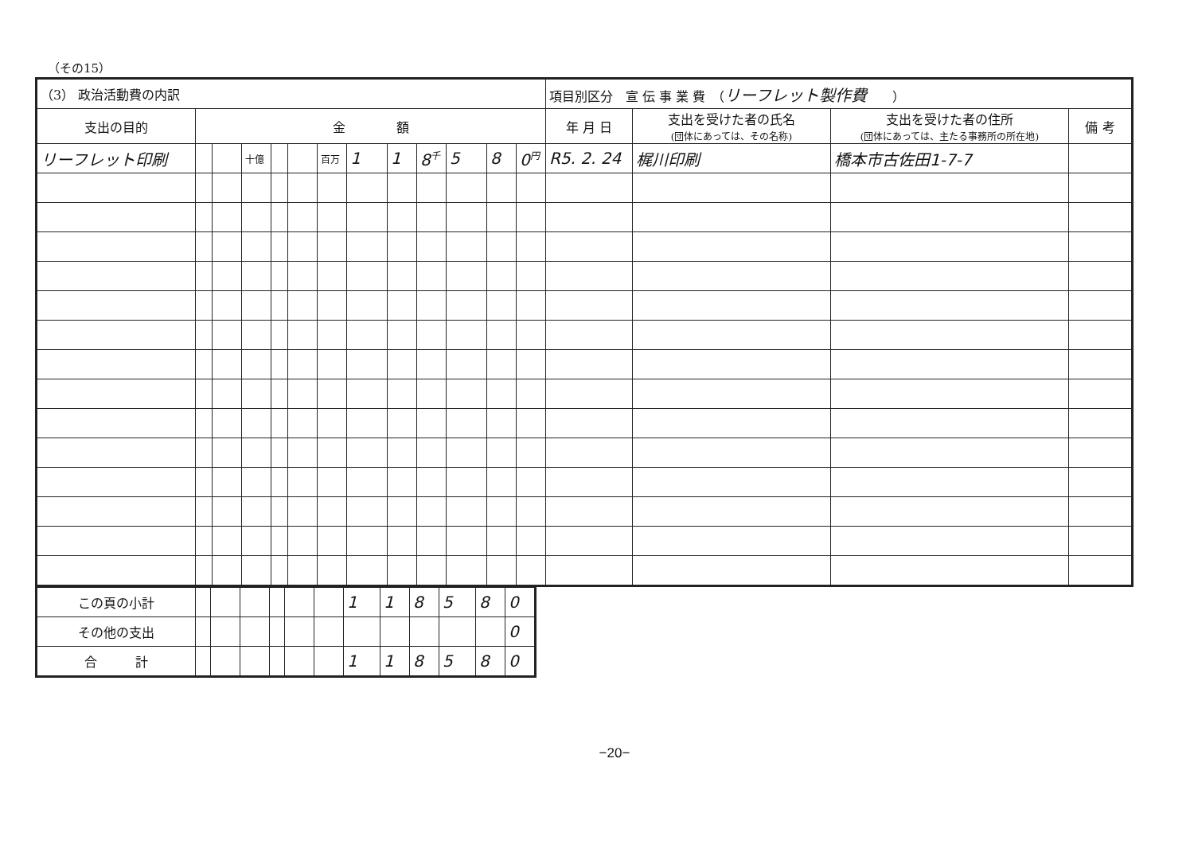（その15）
| （3） 政治活動費の内訳 | | | | | | | | | | | | | 項目別区分 宣 伝 事 業 費 （ リーフレット製作費 ） | | | |
| 支出の目的 | 金 額 | | | | | | | | | | | | 年 月 日 | 支出を受けた者の氏名 (団体にあっては、その名称) | 支出を受けた者の住所 (団体にあっては、主たる事務所の所在地) | 備 考 |
| リーフレット印刷 | | | 十億 | | | 百万 | 1 | 1 | 8<sup>千</sup> | 5 | 8 | 0<sup>円</sup> | R5. 2. 24 | 梶川印刷 | 橋本市古佐田1-7-7 | |
| この頁の小計 | | | | | | | 1 | 1 | 8 | 5 | 8 | 0 |
| その他の支出 | | | | | | | | | | | | 0 |
| 合 計 | | | | | | | 1 | 1 | 8 | 5 | 8 | 0 |
−20−